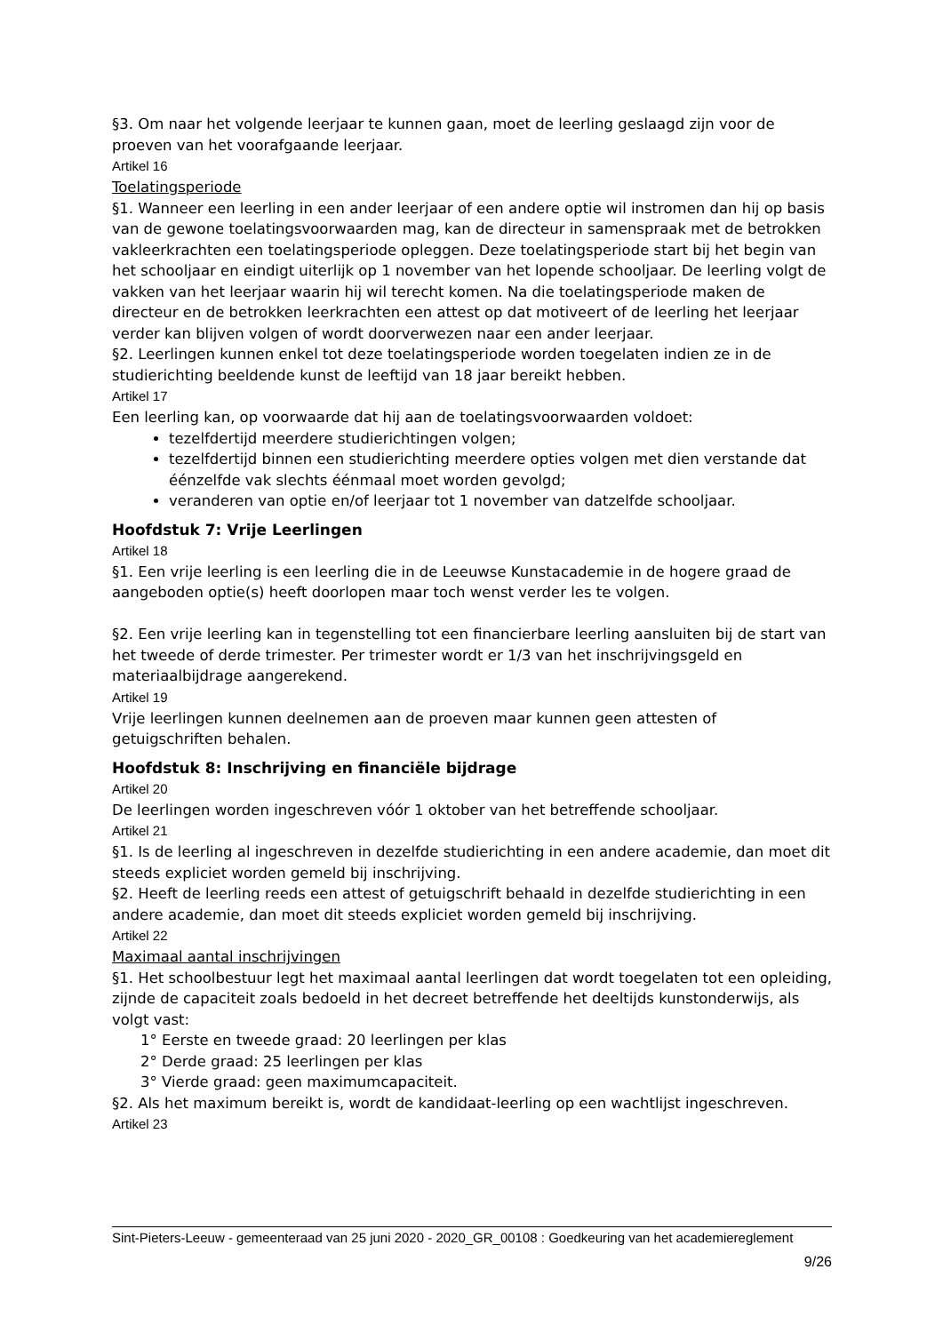§3. Om naar het volgende leerjaar te kunnen gaan, moet de leerling geslaagd zijn voor de proeven van het voorafgaande leerjaar.
Artikel 16
Toelatingsperiode
§1. Wanneer een leerling in een ander leerjaar of een andere optie wil instromen dan hij op basis van de gewone toelatingsvoorwaarden mag, kan de directeur in samenspraak met de betrokken vakleerkrachten een toelatingsperiode opleggen. Deze toelatingsperiode start bij het begin van het schooljaar en eindigt uiterlijk op 1 november van het lopende schooljaar. De leerling volgt de vakken van het leerjaar waarin hij wil terecht komen. Na die toelatingsperiode maken de directeur en de betrokken leerkrachten een attest op dat motiveert of de leerling het leerjaar verder kan blijven volgen of wordt doorverwezen naar een ander leerjaar.
§2. Leerlingen kunnen enkel tot deze toelatingsperiode worden toegelaten indien ze in de studierichting beeldende kunst de leeftijd van 18 jaar bereikt hebben.
Artikel 17
Een leerling kan, op voorwaarde dat hij aan de toelatingsvoorwaarden voldoet:
tezelfdertijd meerdere studierichtingen volgen;
tezelfdertijd binnen een studierichting meerdere opties volgen met dien verstande dat éénzelfde vak slechts éénmaal moet worden gevolgd;
veranderen van optie en/of leerjaar tot 1 november van datzelfde schooljaar.
Hoofdstuk 7: Vrije Leerlingen
Artikel 18
§1. Een vrije leerling is een leerling die in de Leeuwse Kunstacademie in de hogere graad de
aangeboden optie(s) heeft doorlopen maar toch wenst verder les te volgen.
§2. Een vrije leerling kan in tegenstelling tot een financierbare leerling aansluiten bij de start van het tweede of derde trimester. Per trimester wordt er 1/3 van het inschrijvingsgeld en materiaalbijdrage aangerekend.
Artikel 19
Vrije leerlingen kunnen deelnemen aan de proeven maar kunnen geen attesten of getuigschriften behalen.
Hoofdstuk 8: Inschrijving en financiële bijdrage
Artikel 20
De leerlingen worden ingeschreven vóór 1 oktober van het betreffende schooljaar.
Artikel 21
§1. Is de leerling al ingeschreven in dezelfde studierichting in een andere academie, dan moet dit steeds expliciet worden gemeld bij inschrijving.
§2. Heeft de leerling reeds een attest of getuigschrift behaald in dezelfde studierichting in een andere academie, dan moet dit steeds expliciet worden gemeld bij inschrijving.
Artikel 22
Maximaal aantal inschrijvingen
§1. Het schoolbestuur legt het maximaal aantal leerlingen dat wordt toegelaten tot een opleiding, zijnde de capaciteit zoals bedoeld in het decreet betreffende het deeltijds kunstonderwijs, als volgt vast:
1° Eerste en tweede graad: 20 leerlingen per klas
2° Derde graad: 25 leerlingen per klas
3° Vierde graad: geen maximumcapaciteit.
§2. Als het maximum bereikt is, wordt de kandidaat-leerling op een wachtlijst ingeschreven.
Artikel 23
Sint-Pieters-Leeuw - gemeenteraad van 25 juni 2020 - 2020_GR_00108 : Goedkeuring van het academiereglement
9/26